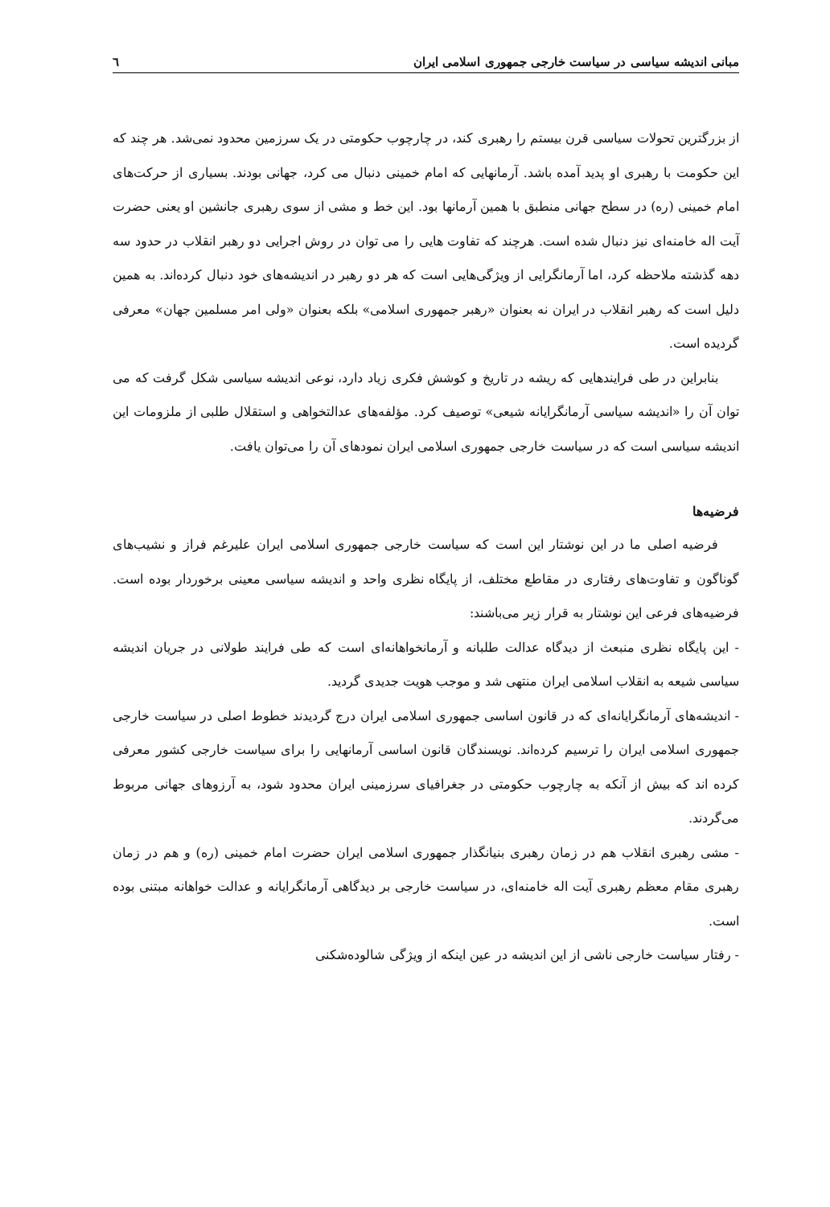مبانی اندیشه سیاسی در سیاست خارجی جمهوری اسلامی ایران ٦
از بزرگترین تحولات سیاسی قرن بیستم را رهبری کند، در چارچوب حکومتی در یک سرزمین محدود نمی‌شد. هر چند که این حکومت با رهبری او پدید آمده باشد. آرمانهایی که امام خمینی دنبال می کرد، جهانی بودند. بسیاری از حرکت‌های امام خمینی (ره) در سطح جهانی منطبق با همین آرمانها بود. این خط و مشی از سوی رهبری جانشین او یعنی حضرت آیت اله خامنه‌ای نیز دنبال شده است. هرچند که تفاوت هایی را می توان در روش اجرایی دو رهبر انقلاب در حدود سه دهه گذشته ملاحظه کرد، اما آرمانگرایی از ویژگی‌هایی است که هر دو رهبر در اندیشه‌های خود دنبال کرده‌اند. به همین دلیل است که رهبر انقلاب در ایران نه بعنوان «رهبر جمهوری اسلامی» بلکه بعنوان «ولی امر مسلمین جهان» معرفی گردیده است.
بنابراین در طی فرایندهایی که ریشه در تاریخ و کوشش فکری زیاد دارد، نوعی اندیشه سیاسی شکل گرفت که می توان آن را «اندیشه سیاسی آرمانگرایانه شیعی» توصیف کرد. مؤلفه‌های عدالتخواهی و استقلال طلبی از ملزومات این اندیشه سیاسی است که در سیاست خارجی جمهوری اسلامی ایران نمودهای آن را می‌توان یافت.
فرضیه‌ها
فرضیه اصلی ما در این نوشتار این است که سیاست خارجی جمهوری اسلامی ایران علیرغم فراز و نشیب‌های گوناگون و تفاوت‌های رفتاری در مقاطع مختلف، از پایگاه نظری واحد و اندیشه سیاسی معینی برخوردار بوده است. فرضیه‌های فرعی این نوشتار به قرار زیر می‌باشند:
- این پایگاه نظری منبعث از دیدگاه عدالت طلبانه و آرمانخواهانه‌ای است که طی فرایند طولانی در جریان اندیشه سیاسی شیعه به انقلاب اسلامی ایران منتهی شد و موجب هویت جدیدی گردید.
- اندیشه‌های آرمانگرایانه‌ای که در قانون اساسی جمهوری اسلامی ایران درج گردیدند خطوط اصلی در سیاست خارجی جمهوری اسلامی ایران را ترسیم کرده‌اند. نویسندگان قانون اساسی آرمانهایی را برای سیاست خارجی کشور معرفی کرده اند که بیش از آنکه به چارچوب حکومتی در جغرافیای سرزمینی ایران محدود شود، به آرزوهای جهانی مربوط می‌گردند.
- مشی رهبری انقلاب هم در زمان رهبری بنیانگذار جمهوری اسلامی ایران حضرت امام خمینی (ره) و هم در زمان رهبری مقام معظم رهبری آیت اله خامنه‌ای، در سیاست خارجی بر دیدگاهی آرمانگرایانه و عدالت خواهانه مبتنی بوده است.
- رفتار سیاست خارجی ناشی از این اندیشه در عین اینکه از ویژگی شالوده‌شکنی